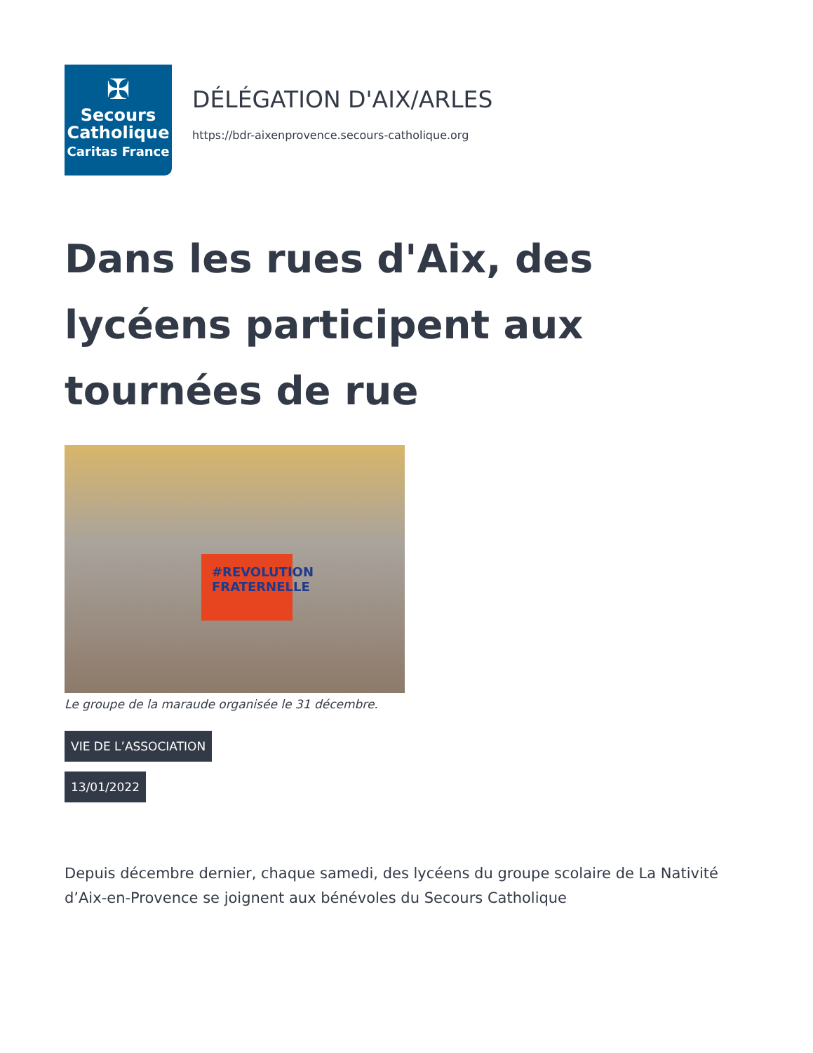✠
Secours
Catholique
Caritas France
DÉLÉGATION D'AIX/ARLES
https://bdr-aixenprovence.secours-catholique.org
Dans les rues d'Aix, des lycéens participent aux tournées de rue
#REVOLUTION FRATERNELLE
Le groupe de la maraude organisée le 31 décembre.
VIE DE L’ASSOCIATION
13/01/2022
Depuis décembre dernier, chaque samedi, des lycéens du groupe scolaire de La Nativité d’Aix-en-Provence se joignent aux bénévoles du Secours Catholique